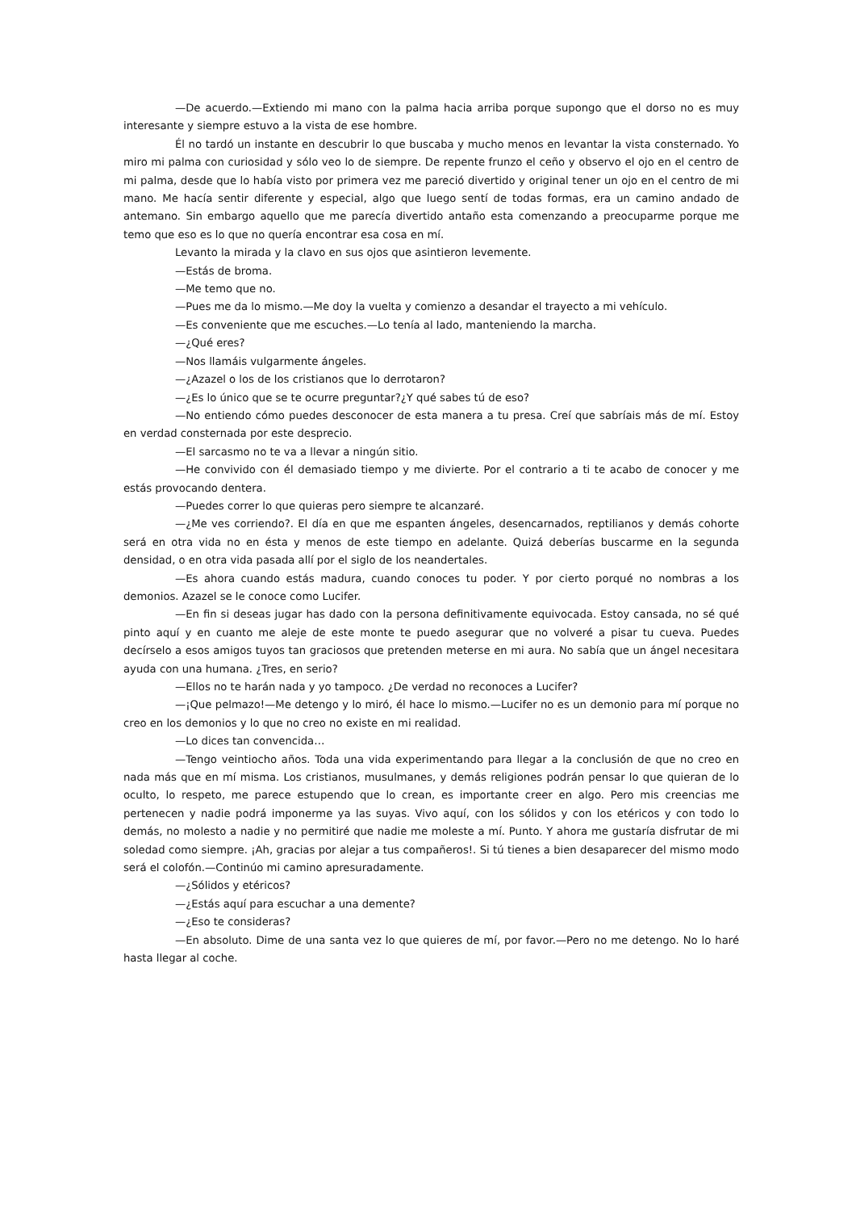—De acuerdo.—Extiendo mi mano con la palma hacia arriba porque supongo que el dorso no es muy interesante y siempre estuvo a la vista de ese hombre.
Él no tardó un instante en descubrir lo que buscaba y mucho menos en levantar la vista consternado. Yo miro mi palma con curiosidad y sólo veo lo de siempre. De repente frunzo el ceño y observo el ojo en el centro de mi palma, desde que lo había visto por primera vez me pareció divertido y original tener un ojo en el centro de mi mano. Me hacía sentir diferente y especial, algo que luego sentí de todas formas, era un camino andado de antemano. Sin embargo aquello que me parecía divertido antaño esta comenzando a preocuparme porque me temo que eso es lo que no quería encontrar esa cosa en mí.
Levanto la mirada y la clavo en sus ojos que asintieron levemente.
—Estás de broma.
—Me temo que no.
—Pues me da lo mismo.—Me doy la vuelta y comienzo a desandar el trayecto a mi vehículo.
—Es conveniente que me escuches.—Lo tenía al lado, manteniendo la marcha.
—¿Qué eres?
—Nos llamáis vulgarmente ángeles.
—¿Azazel o los de los cristianos que lo derrotaron?
—¿Es lo único que se te ocurre preguntar?¿Y qué sabes tú de eso?
—No entiendo cómo puedes desconocer de esta manera a tu presa. Creí que sabríais más de mí. Estoy en verdad consternada por este desprecio.
—El sarcasmo no te va a llevar a ningún sitio.
—He convivido con él demasiado tiempo y me divierte. Por el contrario a ti te acabo de conocer y me estás provocando dentera.
—Puedes correr lo que quieras pero siempre te alcanzaré.
—¿Me ves corriendo?. El día en que me espanten ángeles, desencarnados, reptilianos y demás cohorte será en otra vida no en ésta y menos de este tiempo en adelante. Quizá deberías buscarme en la segunda densidad, o en otra vida pasada allí por el siglo de los neandertales.
—Es ahora cuando estás madura, cuando conoces tu poder. Y por cierto porqué no nombras a los demonios. Azazel se le conoce como Lucifer.
—En fin si deseas jugar has dado con la persona definitivamente equivocada. Estoy cansada, no sé qué pinto aquí y en cuanto me aleje de este monte te puedo asegurar que no volveré a pisar tu cueva. Puedes decírselo a esos amigos tuyos tan graciosos que pretenden meterse en mi aura. No sabía que un ángel necesitara ayuda con una humana. ¿Tres, en serio?
—Ellos no te harán nada y yo tampoco. ¿De verdad no reconoces a Lucifer?
—¡Que pelmazo!—Me detengo y lo miró, él hace lo mismo.—Lucifer no es un demonio para mí porque no creo en los demonios y lo que no creo no existe en mi realidad.
—Lo dices tan convencida…
—Tengo veintiocho años. Toda una vida experimentando para llegar a la conclusión de que no creo en nada más que en mí misma. Los cristianos, musulmanes, y demás religiones podrán pensar lo que quieran de lo oculto, lo respeto, me parece estupendo que lo crean, es importante creer en algo. Pero mis creencias me pertenecen y nadie podrá imponerme ya las suyas. Vivo aquí, con los sólidos y con los etéricos y con todo lo demás, no molesto a nadie y no permitiré que nadie me moleste a mí. Punto. Y ahora me gustaría disfrutar de mi soledad como siempre. ¡Ah, gracias por alejar a tus compañeros!. Si tú tienes a bien desaparecer del mismo modo será el colofón.—Continúo mi camino apresuradamente.
—¿Sólidos y etéricos?
—¿Estás aquí para escuchar a una demente?
—¿Eso te consideras?
—En absoluto. Dime de una santa vez lo que quieres de mí, por favor.—Pero no me detengo. No lo haré hasta llegar al coche.